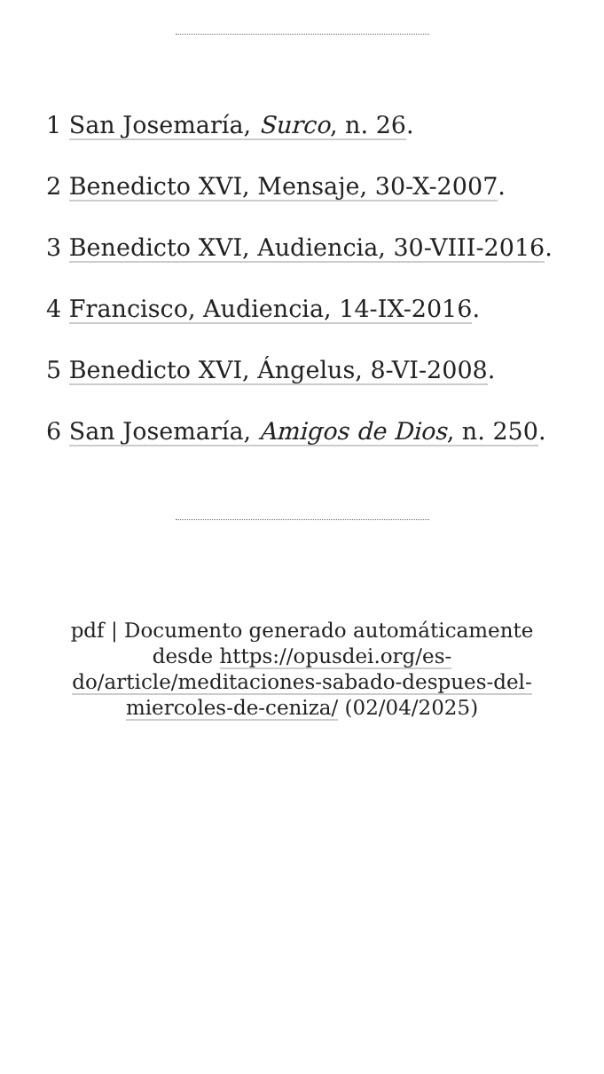1 San Josemaría, Surco, n. 26.
2 Benedicto XVI, Mensaje, 30-X-2007.
3 Benedicto XVI, Audiencia, 30-VIII-2016.
4 Francisco, Audiencia, 14-IX-2016.
5 Benedicto XVI, Ángelus, 8-VI-2008.
6 San Josemaría, Amigos de Dios, n. 250.
pdf | Documento generado automáticamente desde https://opusdei.org/es-do/article/meditaciones-sabado-despues-del-miercoles-de-ceniza/ (02/04/2025)